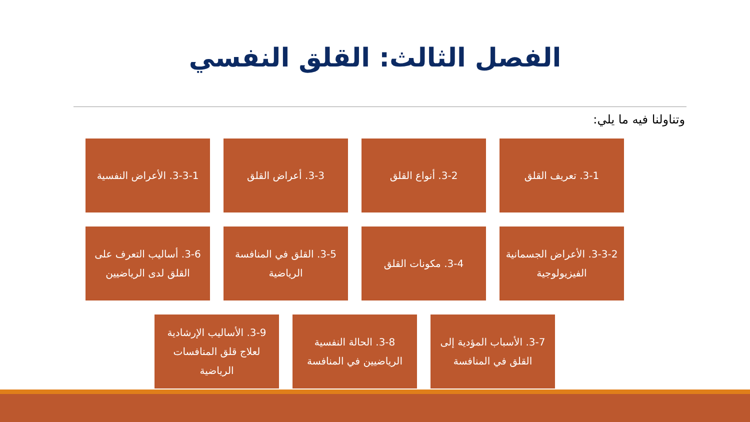الفصل الثالث: القلق النفسي
وتناولنا فيه ما يلي:
3-1. تعريف القلق 3-2. أنواع القلق 3-3. أعراض القلق 3-3-1. الأعراض النفسية
3-3-2. الأعراض الجسمانية الفيزيولوجية
3-4. مكونات القلق 3-5. القلق في المنافسة الرياضية
3-6. أساليب التعرف على القلق لدى الرياضيين
3-7. الأسباب المؤدية إلى القلق في المنافسة
3-8. الحالة النفسية الرياضيين في المنافسة
3-9. الأساليب الإرشادية لعلاج قلق المنافسات الرياضية